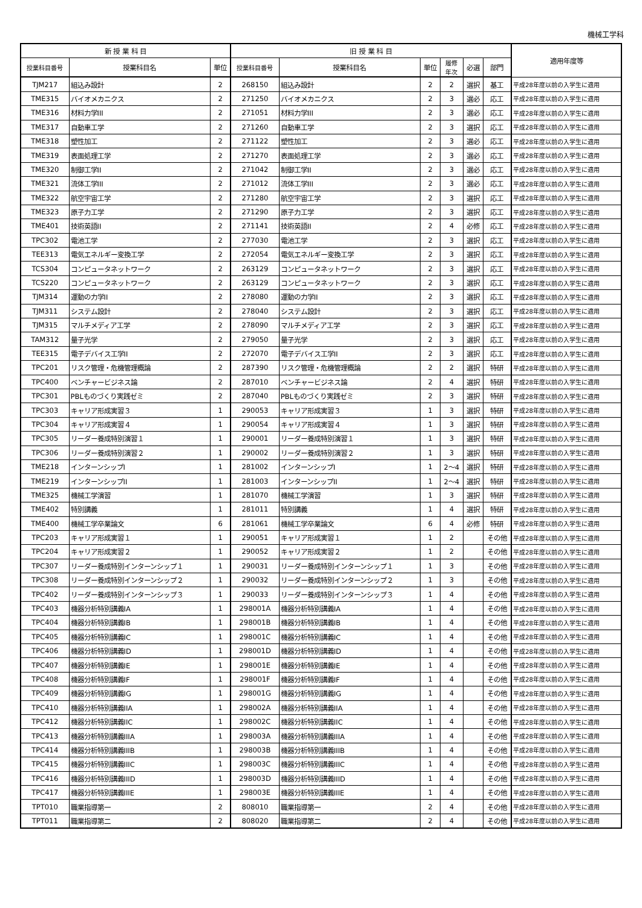機械工学科
| 新 授 業 科 目 | | | 旧 授 業 科 目 | | | | | | 適用年度等 |
| --- | --- | --- | --- | --- | --- | --- | --- | --- | --- |
| 授業科目番号 | 授業科目名 | 単位 | 授業科目番号 | 授業科目名 | 単位 | 履修 年次 | 必選 | 部門 | |
| TJM217 | 組込み設計 | 2 | 268150 | 組込み設計 | 2 | 2 | 選択 | 基工 | 平成28年度以前の入学生に適用 |
| TME315 | バイオメカニクス | 2 | 271250 | バイオメカニクス | 2 | 3 | 選必 | 応工 | 平成28年度以前の入学生に適用 |
| TME316 | 材料力学III | 2 | 271051 | 材料力学III | 2 | 3 | 選必 | 応工 | 平成28年度以前の入学生に適用 |
| TME317 | 自動車工学 | 2 | 271260 | 自動車工学 | 2 | 3 | 選択 | 応工 | 平成28年度以前の入学生に適用 |
| TME318 | 塑性加工 | 2 | 271122 | 塑性加工 | 2 | 3 | 選必 | 応工 | 平成28年度以前の入学生に適用 |
| TME319 | 表面処理工学 | 2 | 271270 | 表面処理工学 | 2 | 3 | 選必 | 応工 | 平成28年度以前の入学生に適用 |
| TME320 | 制御工学II | 2 | 271042 | 制御工学II | 2 | 3 | 選必 | 応工 | 平成28年度以前の入学生に適用 |
| TME321 | 流体工学III | 2 | 271012 | 流体工学III | 2 | 3 | 選必 | 応工 | 平成28年度以前の入学生に適用 |
| TME322 | 航空宇宙工学 | 2 | 271280 | 航空宇宙工学 | 2 | 3 | 選択 | 応工 | 平成28年度以前の入学生に適用 |
| TME323 | 原子力工学 | 2 | 271290 | 原子力工学 | 2 | 3 | 選択 | 応工 | 平成28年度以前の入学生に適用 |
| TME401 | 技術英語II | 2 | 271141 | 技術英語II | 2 | 4 | 必修 | 応工 | 平成28年度以前の入学生に適用 |
| TPC302 | 電池工学 | 2 | 277030 | 電池工学 | 2 | 3 | 選択 | 応工 | 平成28年度以前の入学生に適用 |
| TEE313 | 電気エネルギー変換工学 | 2 | 272054 | 電気エネルギー変換工学 | 2 | 3 | 選択 | 応工 | 平成28年度以前の入学生に適用 |
| TCS304 | コンピュータネットワーク | 2 | 263129 | コンピュータネットワーク | 2 | 3 | 選択 | 応工 | 平成28年度以前の入学生に適用 |
| TCS220 | コンピュータネットワーク | 2 | 263129 | コンピュータネットワーク | 2 | 3 | 選択 | 応工 | 平成28年度以前の入学生に適用 |
| TJM314 | 運動の力学II | 2 | 278080 | 運動の力学II | 2 | 3 | 選択 | 応工 | 平成28年度以前の入学生に適用 |
| TJM311 | システム設計 | 2 | 278040 | システム設計 | 2 | 3 | 選択 | 応工 | 平成28年度以前の入学生に適用 |
| TJM315 | マルチメディア工学 | 2 | 278090 | マルチメディア工学 | 2 | 3 | 選択 | 応工 | 平成28年度以前の入学生に適用 |
| TAM312 | 量子光学 | 2 | 279050 | 量子光学 | 2 | 3 | 選択 | 応工 | 平成28年度以前の入学生に適用 |
| TEE315 | 電子デバイス工学II | 2 | 272070 | 電子デバイス工学II | 2 | 3 | 選択 | 応工 | 平成28年度以前の入学生に適用 |
| TPC201 | リスク管理・危機管理概論 | 2 | 287390 | リスク管理・危機管理概論 | 2 | 2 | 選択 | 特研 | 平成28年度以前の入学生に適用 |
| TPC400 | ベンチャービジネス論 | 2 | 287010 | ベンチャービジネス論 | 2 | 4 | 選択 | 特研 | 平成28年度以前の入学生に適用 |
| TPC301 | PBLものづくり実践ゼミ | 2 | 287040 | PBLものづくり実践ゼミ | 2 | 3 | 選択 | 特研 | 平成28年度以前の入学生に適用 |
| TPC303 | キャリア形成実習３ | 1 | 290053 | キャリア形成実習３ | 1 | 3 | 選択 | 特研 | 平成28年度以前の入学生に適用 |
| TPC304 | キャリア形成実習４ | 1 | 290054 | キャリア形成実習４ | 1 | 3 | 選択 | 特研 | 平成28年度以前の入学生に適用 |
| TPC305 | リーダー養成特別演習１ | 1 | 290001 | リーダー養成特別演習１ | 1 | 3 | 選択 | 特研 | 平成28年度以前の入学生に適用 |
| TPC306 | リーダー養成特別演習２ | 1 | 290002 | リーダー養成特別演習２ | 1 | 3 | 選択 | 特研 | 平成28年度以前の入学生に適用 |
| TME218 | インターンシップI | 1 | 281002 | インターンシップI | 1 | 2～4 | 選択 | 特研 | 平成28年度以前の入学生に適用 |
| TME219 | インターンシップII | 1 | 281003 | インターンシップII | 1 | 2～4 | 選択 | 特研 | 平成28年度以前の入学生に適用 |
| TME325 | 機械工学演習 | 1 | 281070 | 機械工学演習 | 1 | 3 | 選択 | 特研 | 平成28年度以前の入学生に適用 |
| TME402 | 特別講義 | 1 | 281011 | 特別講義 | 1 | 4 | 選択 | 特研 | 平成28年度以前の入学生に適用 |
| TME400 | 機械工学卒業論文 | 6 | 281061 | 機械工学卒業論文 | 6 | 4 | 必修 | 特研 | 平成28年度以前の入学生に適用 |
| TPC203 | キャリア形成実習１ | 1 | 290051 | キャリア形成実習１ | 1 | 2 | | その他 | 平成28年度以前の入学生に適用 |
| TPC204 | キャリア形成実習２ | 1 | 290052 | キャリア形成実習２ | 1 | 2 | | その他 | 平成28年度以前の入学生に適用 |
| TPC307 | リーダー養成特別インターンシップ１ | 1 | 290031 | リーダー養成特別インターンシップ１ | 1 | 3 | | その他 | 平成28年度以前の入学生に適用 |
| TPC308 | リーダー養成特別インターンシップ２ | 1 | 290032 | リーダー養成特別インターンシップ２ | 1 | 3 | | その他 | 平成28年度以前の入学生に適用 |
| TPC402 | リーダー養成特別インターンシップ３ | 1 | 290033 | リーダー養成特別インターンシップ３ | 1 | 4 | | その他 | 平成28年度以前の入学生に適用 |
| TPC403 | 機器分析特別講義IA | 1 | 298001A | 機器分析特別講義IA | 1 | 4 | | その他 | 平成28年度以前の入学生に適用 |
| TPC404 | 機器分析特別講義IB | 1 | 298001B | 機器分析特別講義IB | 1 | 4 | | その他 | 平成28年度以前の入学生に適用 |
| TPC405 | 機器分析特別講義IC | 1 | 298001C | 機器分析特別講義IC | 1 | 4 | | その他 | 平成28年度以前の入学生に適用 |
| TPC406 | 機器分析特別講義ID | 1 | 298001D | 機器分析特別講義ID | 1 | 4 | | その他 | 平成28年度以前の入学生に適用 |
| TPC407 | 機器分析特別講義IE | 1 | 298001E | 機器分析特別講義IE | 1 | 4 | | その他 | 平成28年度以前の入学生に適用 |
| TPC408 | 機器分析特別講義IF | 1 | 298001F | 機器分析特別講義IF | 1 | 4 | | その他 | 平成28年度以前の入学生に適用 |
| TPC409 | 機器分析特別講義IG | 1 | 298001G | 機器分析特別講義IG | 1 | 4 | | その他 | 平成28年度以前の入学生に適用 |
| TPC410 | 機器分析特別講義IIA | 1 | 298002A | 機器分析特別講義IIA | 1 | 4 | | その他 | 平成28年度以前の入学生に適用 |
| TPC412 | 機器分析特別講義IIC | 1 | 298002C | 機器分析特別講義IIC | 1 | 4 | | その他 | 平成28年度以前の入学生に適用 |
| TPC413 | 機器分析特別講義IIIA | 1 | 298003A | 機器分析特別講義IIIA | 1 | 4 | | その他 | 平成28年度以前の入学生に適用 |
| TPC414 | 機器分析特別講義IIIB | 1 | 298003B | 機器分析特別講義IIIB | 1 | 4 | | その他 | 平成28年度以前の入学生に適用 |
| TPC415 | 機器分析特別講義IIIC | 1 | 298003C | 機器分析特別講義IIIC | 1 | 4 | | その他 | 平成28年度以前の入学生に適用 |
| TPC416 | 機器分析特別講義IIID | 1 | 298003D | 機器分析特別講義IIID | 1 | 4 | | その他 | 平成28年度以前の入学生に適用 |
| TPC417 | 機器分析特別講義IIIE | 1 | 298003E | 機器分析特別講義IIIE | 1 | 4 | | その他 | 平成28年度以前の入学生に適用 |
| TPT010 | 職業指導第一 | 2 | 808010 | 職業指導第一 | 2 | 4 | | その他 | 平成28年度以前の入学生に適用 |
| TPT011 | 職業指導第二 | 2 | 808020 | 職業指導第二 | 2 | 4 | | その他 | 平成28年度以前の入学生に適用 |